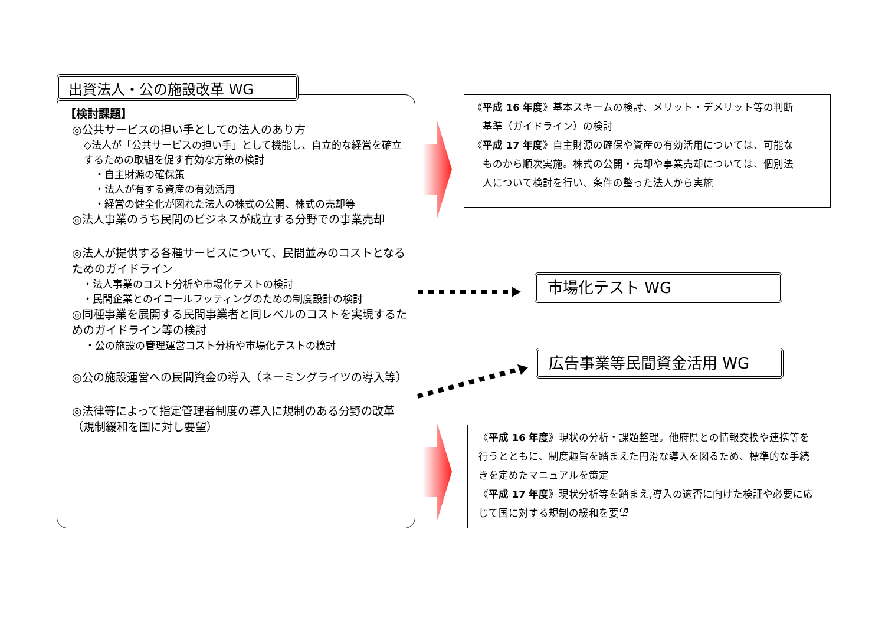出資法人・公の施設改革 WG
【検討課題】
◎公共サービスの担い手としての法人のあり方
◇法人が「公共サービスの担い手」として機能し、自立的な経営を確立するための取組を促す有効な方策の検討
・自主財源の確保策
・法人が有する資産の有効活用
・経営の健全化が図れた法人の株式の公開、株式の売却等
◎法人事業のうち民間のビジネスが成立する分野での事業売却
◎法人が提供する各種サービスについて、民間並みのコストとなるためのガイドライン
・法人事業のコスト分析や市場化テストの検討
・民間企業とのイコールフッティングのための制度設計の検討
◎同種事業を展開する民間事業者と同レベルのコストを実現するためのガイドライン等の検討
・公の施設の管理運営コスト分析や市場化テストの検討
◎公の施設運営への民間資金の導入（ネーミングライツの導入等）
◎法律等によって指定管理者制度の導入に規制のある分野の改革（規制緩和を国に対し要望）
《平成 16 年度》基本スキームの検討、メリット・デメリット等の判断
　基準（ガイドライン）の検討
《平成 17 年度》自主財源の確保や資産の有効活用については、可能な
　ものから順次実施。株式の公開・売却や事業売却については、個別法
　人について検討を行い、条件の整った法人から実施
市場化テスト WG
広告事業等民間資金活用 WG
《平成 16 年度》現状の分析・課題整理。他府県との情報交換や連携等を行うとともに、制度趣旨を踏まえた円滑な導入を図るため、標準的な手続きを定めたマニュアルを策定
《平成 17 年度》現状分析等を踏まえ,導入の適否に向けた検証や必要に応じて国に対する規制の緩和を要望